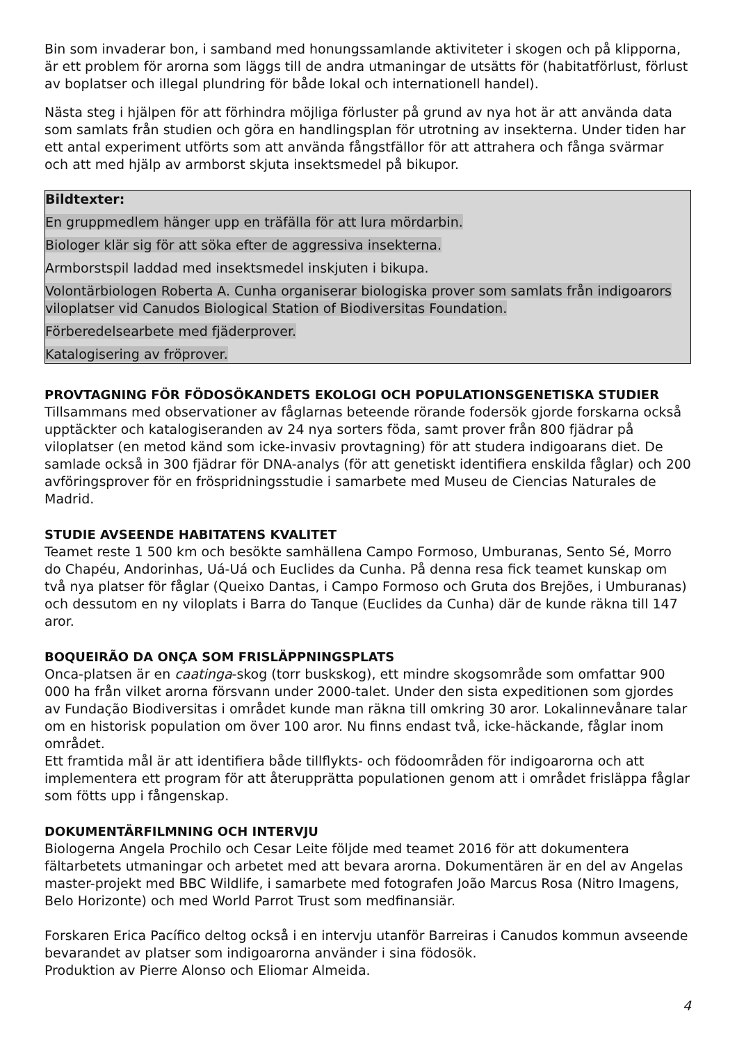Bin som invaderar bon, i samband med honungssamlande aktiviteter i skogen och på klipporna, är ett problem för arorna som läggs till de andra utmaningar de utsätts för (habitatförlust, förlust av boplatser och illegal plundring för både lokal och internationell handel).
Nästa steg i hjälpen för att förhindra möjliga förluster på grund av nya hot är att använda data som samlats från studien och göra en handlingsplan för utrotning av insekterna. Under tiden har ett antal experiment utförts som att använda fångstfällor för att attrahera och fånga svärmar och att med hjälp av armborst skjuta insektsmedel på bikupor.
Bildtexter:
En gruppmedlem hänger upp en träfälla för att lura mördarbin.
Biologer klär sig för att söka efter de aggressiva insekterna.
Armborstspil laddad med insektsmedel inskjuten i bikupa.
Volontärbiologen Roberta A. Cunha organiserar biologiska prover som samlats från indigoarors viloplatser vid Canudos Biological Station of Biodiversitas Foundation.
Förberedelsearbete med fjäderprover.
Katalogisering av fröprover.
PROVTAGNING FÖR FÖDOSÖKANDETS EKOLOGI OCH POPULATIONSGENETISKA STUDIER
Tillsammans med observationer av fåglarnas beteende rörande fodersök gjorde forskarna också upptäckter och katalogiseranden av 24 nya sorters föda, samt prover från 800 fjädrar på viloplatser (en metod känd som icke-invasiv provtagning) för att studera indigoarans diet. De samlade också in 300 fjädrar för DNA-analys (för att genetiskt identifiera enskilda fåglar) och 200 avföringsprover för en fröspridningsstudie i samarbete med Museu de Ciencias Naturales de Madrid.
STUDIE AVSEENDE HABITATENS KVALITET
Teamet reste 1 500 km och besökte samhällena Campo Formoso, Umburanas, Sento Sé, Morro do Chapéu, Andorinhas, Uá-Uá och Euclides da Cunha. På denna resa fick teamet kunskap om två nya platser för fåglar (Queixo Dantas, i Campo Formoso och Gruta dos Brejões, i Umburanas) och dessutom en ny viloplats i Barra do Tanque (Euclides da Cunha) där de kunde räkna till 147 aror.
BOQUEIRÃO DA ONÇA SOM FRISLÄPPNINGSPLATS
Onca-platsen är en caatinga-skog (torr buskskog), ett mindre skogsområde som omfattar 900 000 ha från vilket arorna försvann under 2000-talet. Under den sista expeditionen som gjordes av Fundação Biodiversitas i området kunde man räkna till omkring 30 aror. Lokalinnevånare talar om en historisk population om över 100 aror. Nu finns endast två, icke-häckande, fåglar inom området.
Ett framtida mål är att identifiera både tillflykts- och födoområden för indigoarorna och att implementera ett program för att återupprätta populationen genom att i området frisläppa fåglar som fötts upp i fångenskap.
DOKUMENTÄRFILMNING OCH INTERVJU
Biologerna Angela Prochilo och Cesar Leite följde med teamet 2016 för att dokumentera fältarbetets utmaningar och arbetet med att bevara arorna. Dokumentären är en del av Angelas master-projekt med BBC Wildlife, i samarbete med fotografen João Marcus Rosa (Nitro Imagens, Belo Horizonte) och med World Parrot Trust som medfinansiär.
Forskaren Erica Pacífico deltog också i en intervju utanför Barreiras i Canudos kommun avseende bevarandet av platser som indigoarorna använder i sina födosök.
Produktion av Pierre Alonso och Eliomar Almeida.
4